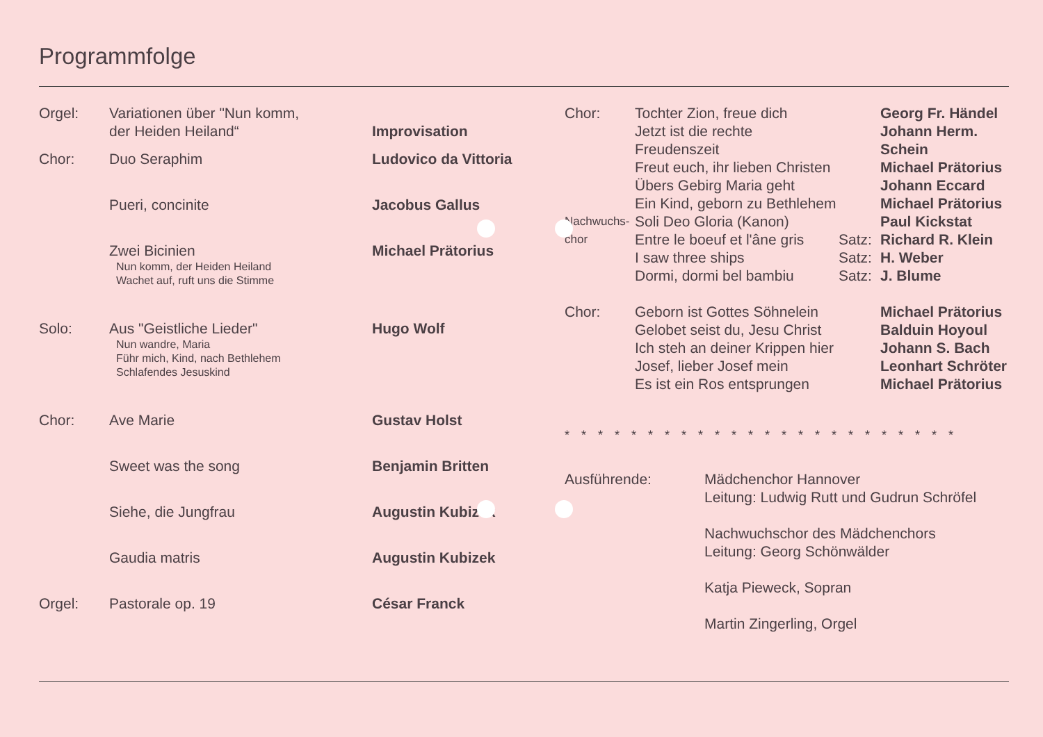Programmfolge
| Orgel: | Variationen über "Nun komm, der Heiden Heiland“ | Improvisation |
| Chor: | Duo Seraphim | Ludovico da Vittoria |
| | Pueri, concinite | Jacobus Gallus |
| | Zwei Bicinien Nun komm, der Heiden Heiland Wachet auf, ruft uns die Stimme | Michael Prätorius |
| Solo: | Aus "Geistliche Lieder" Nun wandre, Maria Führ mich, Kind, nach Bethlehem Schlafendes Jesuskind | Hugo Wolf |
| Chor: | Ave Marie | Gustav Holst |
| | Sweet was the song | Benjamin Britten |
| | Siehe, die Jungfrau | Augustin Kubizek |
| | Gaudia matris | Augustin Kubizek |
| Orgel: | Pastorale op. 19 | César Franck |
| Chor: | Tochter Zion, freue dich Jetzt ist die rechte Freudenszeit Freut euch, ihr lieben Christen Übers Gebirg Maria geht Ein Kind, geborn zu Bethlehem | | Georg Fr. Händel Johann Herm. Schein Michael Prätorius Johann Eccard Michael Prätorius |
| Nachwuchs- chor | Soli Deo Gloria (Kanon) Entre le boeuf et l'âne gris I saw three ships Dormi, dormi bel bambiu | Satz: Satz: Satz: | Paul Kickstat Richard R. Klein H. Weber J. Blume |
| Chor: | Geborn ist Gottes Söhnelein Gelobet seist du, Jesu Christ Ich steh an deiner Krippen hier Josef, lieber Josef mein Es ist ein Ros entsprungen | | Michael Prätorius Balduin Hoyoul Johann S. Bach Leonhart Schröter Michael Prätorius |
************************
| Ausführende: | Mädchenchor Hannover Leitung: Ludwig Rutt und Gudrun Schröfel Nachwuchschor des Mädchenchors Leitung: Georg Schönwälder Katja Pieweck, Sopran Martin Zingerling, Orgel |